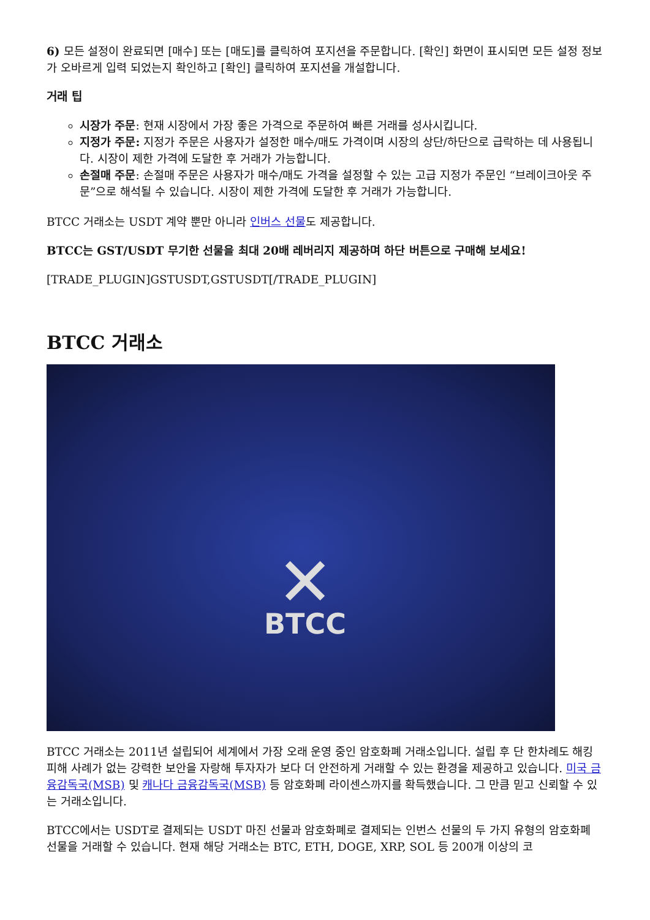6) 모든 설정이 완료되면 [매수] 또는 [매도]를 클릭하여 포지션을 주문합니다. [확인] 화면이 표시되면 모든 설정 정보가 오바르게 입력 되었는지 확인하고 [확인] 클릭하여 포지션을 개설합니다.
거래 팁
시장가 주문: 현재 시장에서 가장 좋은 가격으로 주문하여 빠른 거래를 성사시킵니다.
지정가 주문: 지정가 주문은 사용자가 설정한 매수/매도 가격이며 시장의 상단/하단으로 급락하는 데 사용됩니다. 시장이 제한 가격에 도달한 후 거래가 가능합니다.
손절매 주문: 손절매 주문은 사용자가 매수/매도 가격을 설정할 수 있는 고급 지정가 주문인 “브레이크아웃 주문”으로 해석될 수 있습니다. 시장이 제한 가격에 도달한 후 거래가 가능합니다.
BTCC 거래소는 USDT 계약 뿐만 아니라 인버스 선물도 제공합니다.
BTCC는 GST/USDT 무기한 선물을 최대 20배 레버리지 제공하며 하단 버튼으로 구매해 보세요!
[TRADE_PLUGIN]GSTUSDT,GSTUSDT[/TRADE_PLUGIN]
BTCC 거래소
✕
BTCC
BTCC 거래소는 2011년 설립되어 세계에서 가장 오래 운영 중인 암호화폐 거래소입니다. 설립 후 단 한차례도 해킹 피해 사례가 없는 강력한 보안을 자랑해 투자자가 보다 더 안전하게 거래할 수 있는 환경을 제공하고 있습니다. 미국 금융감독국(MSB) 및 캐나다 금융감독국(MSB) 등 암호화폐 라이센스까지를 확득했습니다. 그 만큼 믿고 신뢰할 수 있는 거래소입니다.
BTCC에서는 USDT로 결제되는 USDT 마진 선물과 암호화폐로 결제되는 인번스 선물의 두 가지 유형의 암호화폐 선물을 거래할 수 있습니다. 현재 해당 거래소는 BTC, ETH, DOGE, XRP, SOL 등 200개 이상의 코